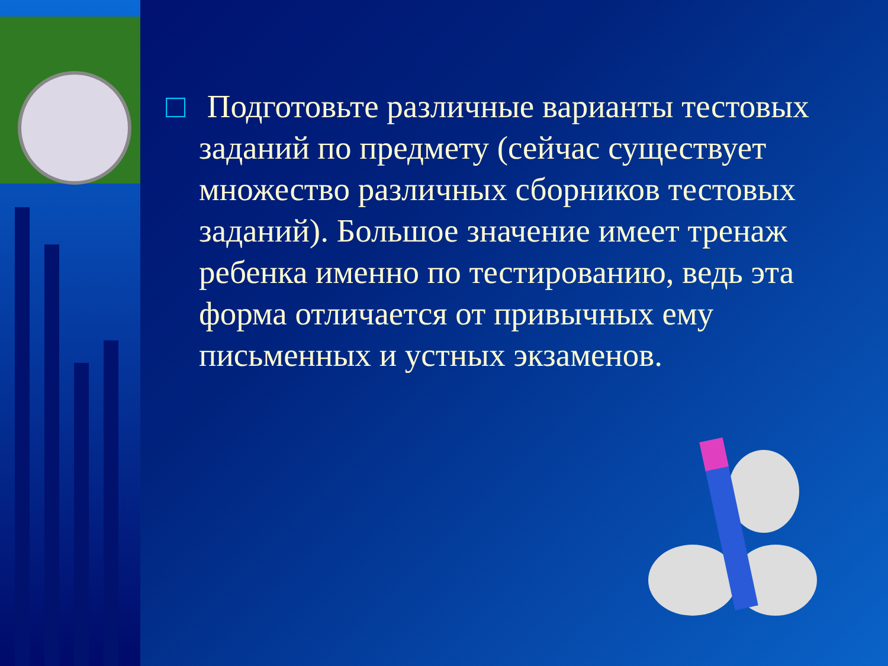□ Подготовьте различные варианты тестовых заданий по предмету (сейчас существует множество различных сборников тестовых заданий). Большое значение имеет тренаж ребенка именно по тестированию, ведь эта форма отличается от привычных ему письменных и устных экзаменов.